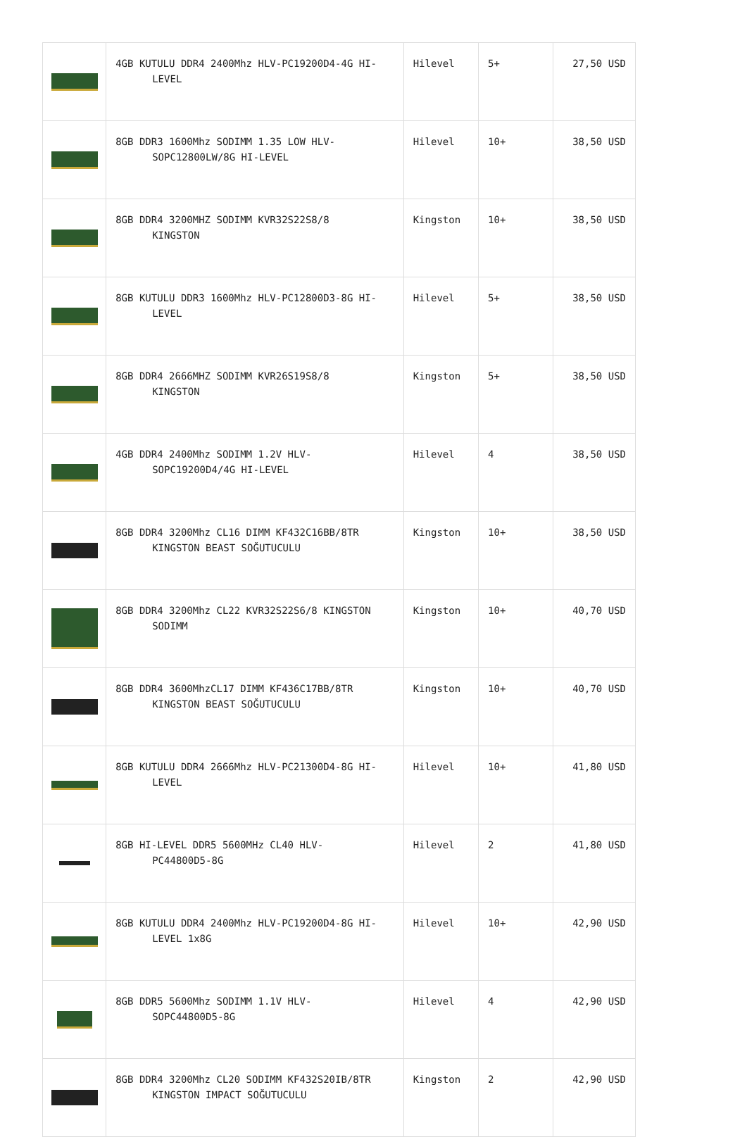| | 4GB KUTULU DDR4 2400Mhz HLV-PC19200D4-4G HI- LEVEL | Hilevel | 5+ | 27,50 USD |
| | 8GB DDR3 1600Mhz SODIMM 1.35 LOW HLV- SOPC12800LW/8G HI-LEVEL | Hilevel | 10+ | 38,50 USD |
| | 8GB DDR4 3200MHZ SODIMM KVR32S22S8/8 KINGSTON | Kingston | 10+ | 38,50 USD |
| | 8GB KUTULU DDR3 1600Mhz HLV-PC12800D3-8G HI- LEVEL | Hilevel | 5+ | 38,50 USD |
| | 8GB DDR4 2666MHZ SODIMM KVR26S19S8/8 KINGSTON | Kingston | 5+ | 38,50 USD |
| | 4GB DDR4 2400Mhz SODIMM 1.2V HLV- SOPC19200D4/4G HI-LEVEL | Hilevel | 4 | 38,50 USD |
| | 8GB DDR4 3200Mhz CL16 DIMM KF432C16BB/8TR KINGSTON BEAST SOĞUTUCULU | Kingston | 10+ | 38,50 USD |
| | 8GB DDR4 3200Mhz CL22 KVR32S22S6/8 KINGSTON SODIMM | Kingston | 10+ | 40,70 USD |
| | 8GB DDR4 3600MhzCL17 DIMM KF436C17BB/8TR KINGSTON BEAST SOĞUTUCULU | Kingston | 10+ | 40,70 USD |
| | 8GB KUTULU DDR4 2666Mhz HLV-PC21300D4-8G HI- LEVEL | Hilevel | 10+ | 41,80 USD |
| | 8GB HI-LEVEL DDR5 5600MHz CL40 HLV- PC44800D5-8G | Hilevel | 2 | 41,80 USD |
| | 8GB KUTULU DDR4 2400Mhz HLV-PC19200D4-8G HI- LEVEL 1x8G | Hilevel | 10+ | 42,90 USD |
| | 8GB DDR5 5600Mhz SODIMM 1.1V HLV- SOPC44800D5-8G | Hilevel | 4 | 42,90 USD |
| | 8GB DDR4 3200Mhz CL20 SODIMM KF432S20IB/8TR KINGSTON IMPACT SOĞUTUCULU | Kingston | 2 | 42,90 USD |